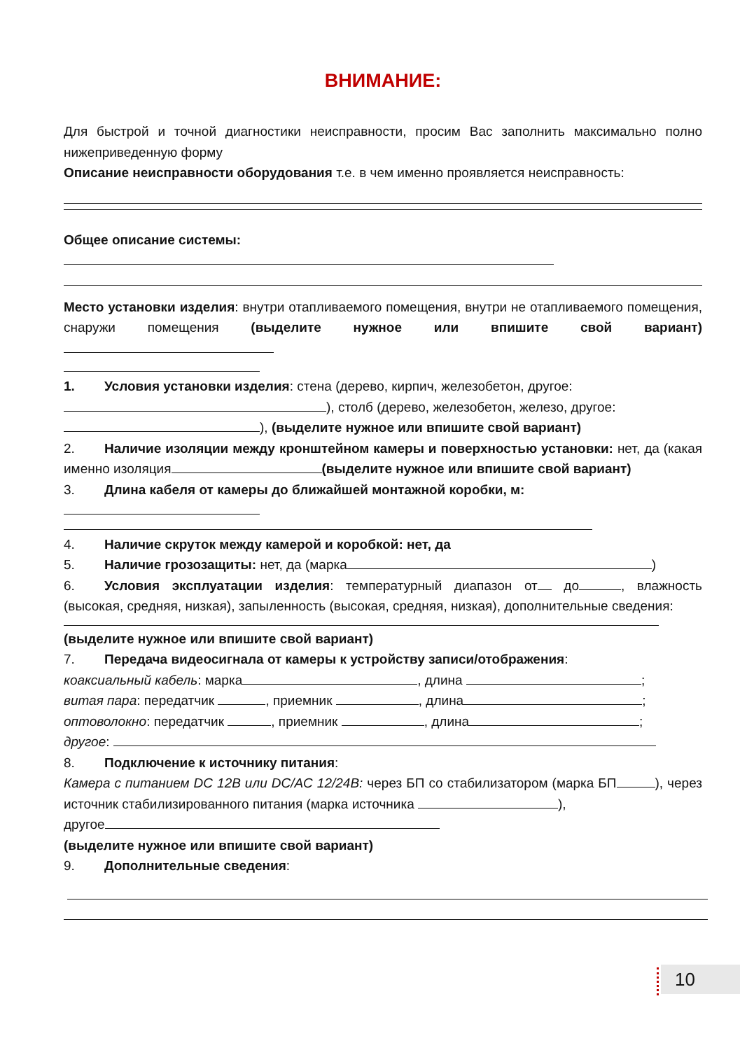ВНИМАНИЕ:
Для быстрой и точной диагностики неисправности, просим Вас заполнить максимально полно нижеприведенную форму
Описание неисправности оборудования т.е. в чем именно проявляется неисправность:
Общее описание системы:
Место установки изделия: внутри отапливаемого помещения, внутри не отапливаемого помещения, снаружи помещения (выделите нужное или впишите свой вариант)
1. Условия установки изделия: стена (дерево, кирпич, железобетон, другое:
), столб (дерево, железобетон, железо, другое:
), (выделите нужное или впишите свой вариант)
2. Наличие изоляции между кронштейном камеры и поверхностью установки: нет, да (какая именно изоляция (выделите нужное или впишите свой вариант)
3. Длина кабеля от камеры до ближайшей монтажной коробки, м:
4. Наличие скруток между камерой и коробкой: нет, да
5. Наличие грозозащиты: нет, да (марка )
6. Условия эксплуатации изделия: температурный диапазон от до , влажность (высокая, средняя, низкая), запыленность (высокая, средняя, низкая), дополнительные сведения:
(выделите нужное или впишите свой вариант)
7. Передача видеосигнала от камеры к устройству записи/отображения:
коаксиальный кабель: марка , длина ;
витая пара: передатчик , приемник , длина ;
оптоволокно: передатчик , приемник , длина ;
другое:
8. Подключение к источнику питания:
Камера с питанием DC 12В или DC/AC 12/24В: через БП со стабилизатором (марка БП ), через источник стабилизированного питания (марка источника ),
другое
(выделите нужное или впишите свой вариант)
9. Дополнительные сведения:
10